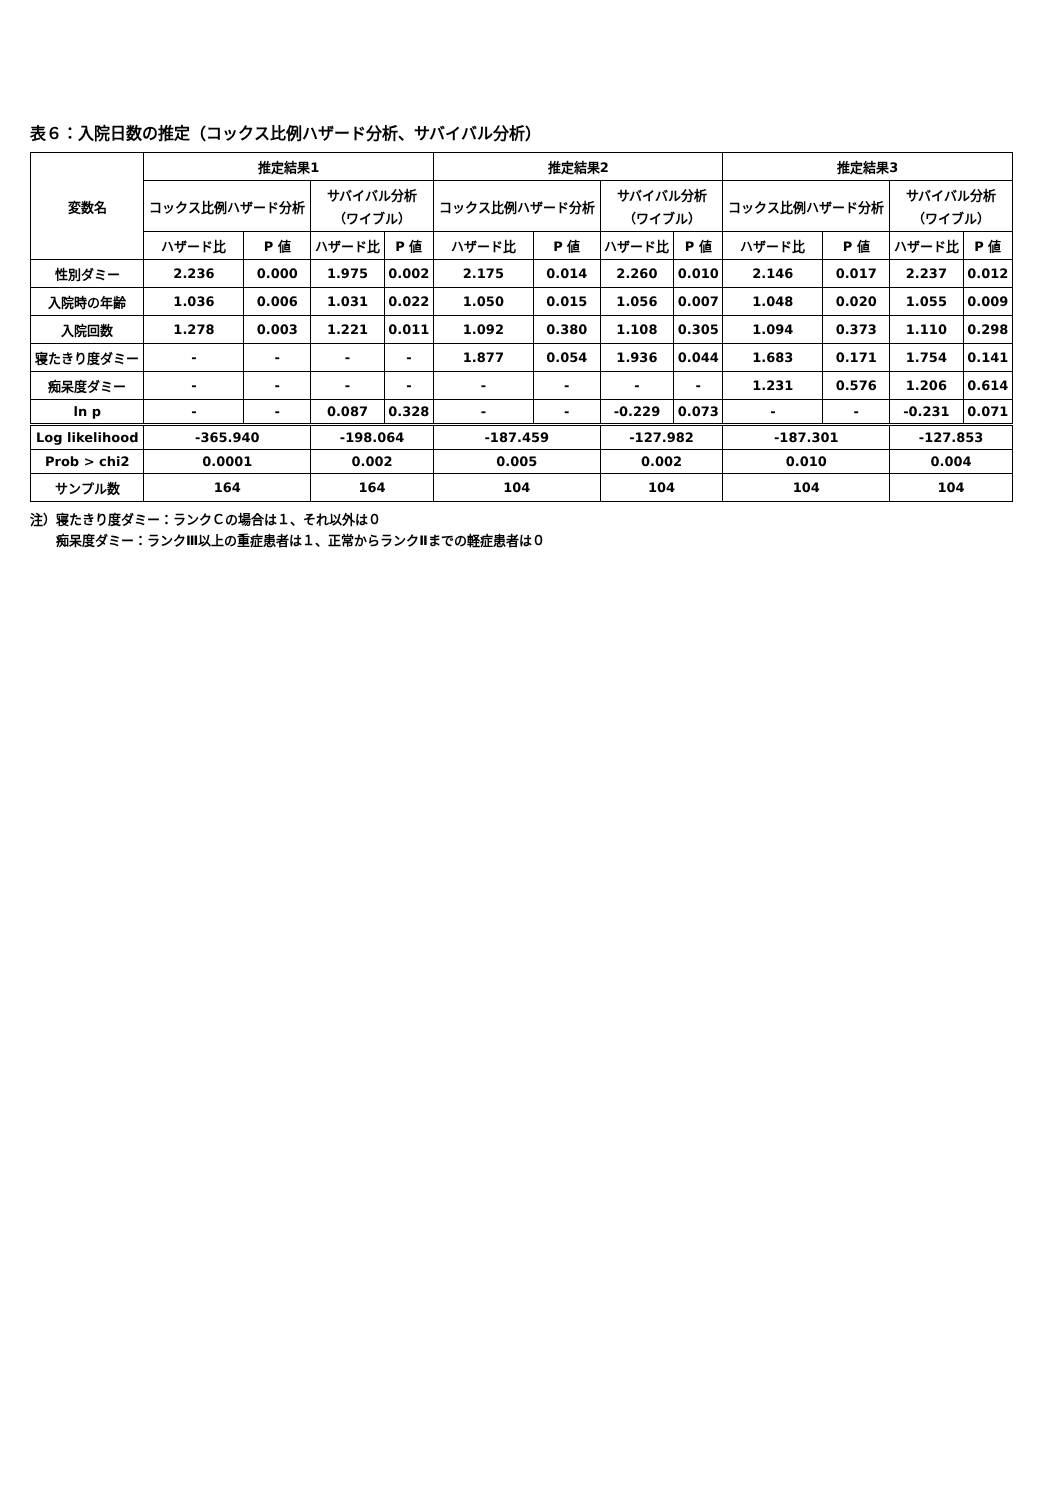表６：入院日数の推定（コックス比例ハザード分析、サバイバル分析）
| 変数名 | 推定結果1 | | | | 推定結果2 | | | | 推定結果3 | | | |
| --- | --- | --- | --- | --- | --- | --- | --- | --- | --- | --- | --- | --- |
| | コックス比例ハザード分析 | | サバイバル分析 （ワイブル） | | コックス比例ハザード分析 | | サバイバル分析 （ワイブル） | | コックス比例ハザード分析 | | サバイバル分析 （ワイブル） | |
| | ハザード比 | P 値 | ハザード比 | P 値 | ハザード比 | P 値 | ハザード比 | P 値 | ハザード比 | P 値 | ハザード比 | P 値 |
| 性別ダミー | 2.236 | 0.000 | 1.975 | 0.002 | 2.175 | 0.014 | 2.260 | 0.010 | 2.146 | 0.017 | 2.237 | 0.012 |
| 入院時の年齢 | 1.036 | 0.006 | 1.031 | 0.022 | 1.050 | 0.015 | 1.056 | 0.007 | 1.048 | 0.020 | 1.055 | 0.009 |
| 入院回数 | 1.278 | 0.003 | 1.221 | 0.011 | 1.092 | 0.380 | 1.108 | 0.305 | 1.094 | 0.373 | 1.110 | 0.298 |
| 寝たきり度ダミー | - | - | - | - | 1.877 | 0.054 | 1.936 | 0.044 | 1.683 | 0.171 | 1.754 | 0.141 |
| 痴呆度ダミー | - | - | - | - | - | - | - | - | 1.231 | 0.576 | 1.206 | 0.614 |
| ln p | - | - | 0.087 | 0.328 | - | - | -0.229 | 0.073 | - | - | -0.231 | 0.071 |
| Log likelihood | -365.940 | | -198.064 | | -187.459 | | -127.982 | | -187.301 | | -127.853 | |
| Prob > chi2 | 0.0001 | | 0.002 | | 0.005 | | 0.002 | | 0.010 | | 0.004 | |
| サンプル数 | 164 | | 164 | | 104 | | 104 | | 104 | | 104 | |
注）寝たきり度ダミー：ランクＣの場合は１、それ以外は０
　　痴呆度ダミー：ランクⅢ以上の重症患者は１、正常からランクⅡまでの軽症患者は０